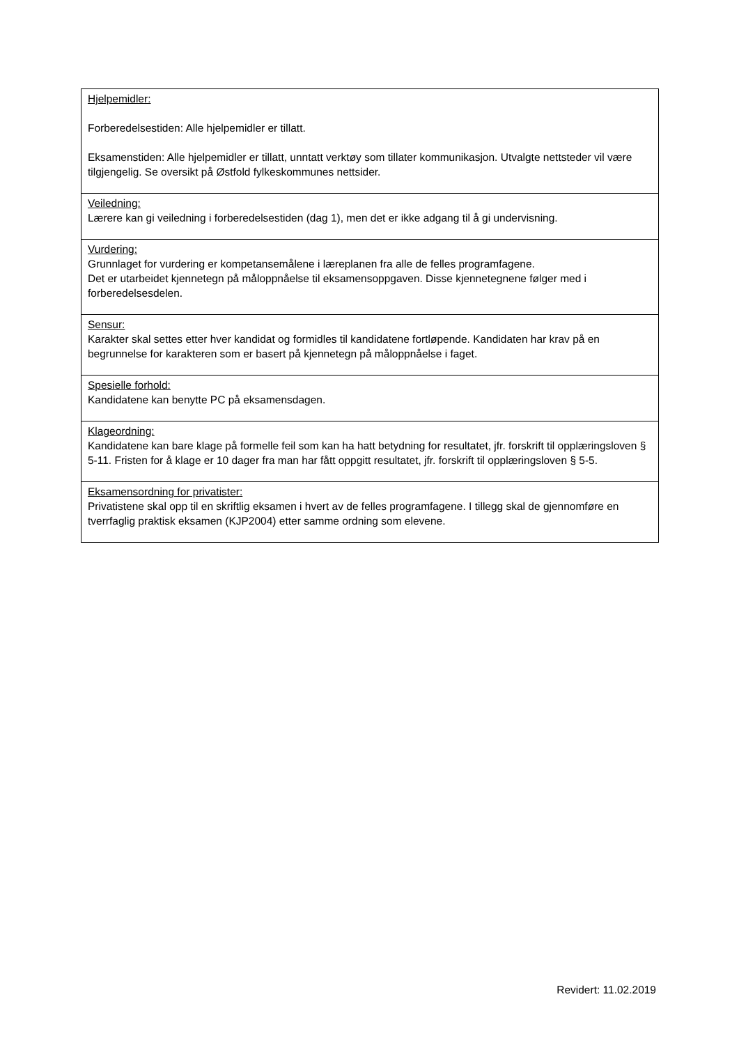| Hjelpemidler: Forberedelsestiden: Alle hjelpemidler er tillatt. Eksamenstiden: Alle hjelpemidler er tillatt, unntatt verktøy som tillater kommunikasjon. Utvalgte nettsteder vil være tilgjengelig. Se oversikt på Østfold fylkeskommunes nettsider. |
| Veiledning: Lærere kan gi veiledning i forberedelsestiden (dag 1), men det er ikke adgang til å gi undervisning. |
| Vurdering: Grunnlaget for vurdering er kompetansemålene i læreplanen fra alle de felles programfagene. Det er utarbeidet kjennetegn på måloppnåelse til eksamensoppgaven. Disse kjennetegnene følger med i forberedelsesdelen. |
| Sensur: Karakter skal settes etter hver kandidat og formidles til kandidatene fortløpende. Kandidaten har krav på en begrunnelse for karakteren som er basert på kjennetegn på måloppnåelse i faget. |
| Spesielle forhold: Kandidatene kan benytte PC på eksamensdagen. |
| Klageordning: Kandidatene kan bare klage på formelle feil som kan ha hatt betydning for resultatet, jfr. forskrift til opplæringsloven § 5-11. Fristen for å klage er 10 dager fra man har fått oppgitt resultatet, jfr. forskrift til opplæringsloven § 5-5. |
| Eksamensordning for privatister: Privatistene skal opp til en skriftlig eksamen i hvert av de felles programfagene. I tillegg skal de gjennomføre en tverrfaglig praktisk eksamen (KJP2004) etter samme ordning som elevene. |
Revidert: 11.02.2019